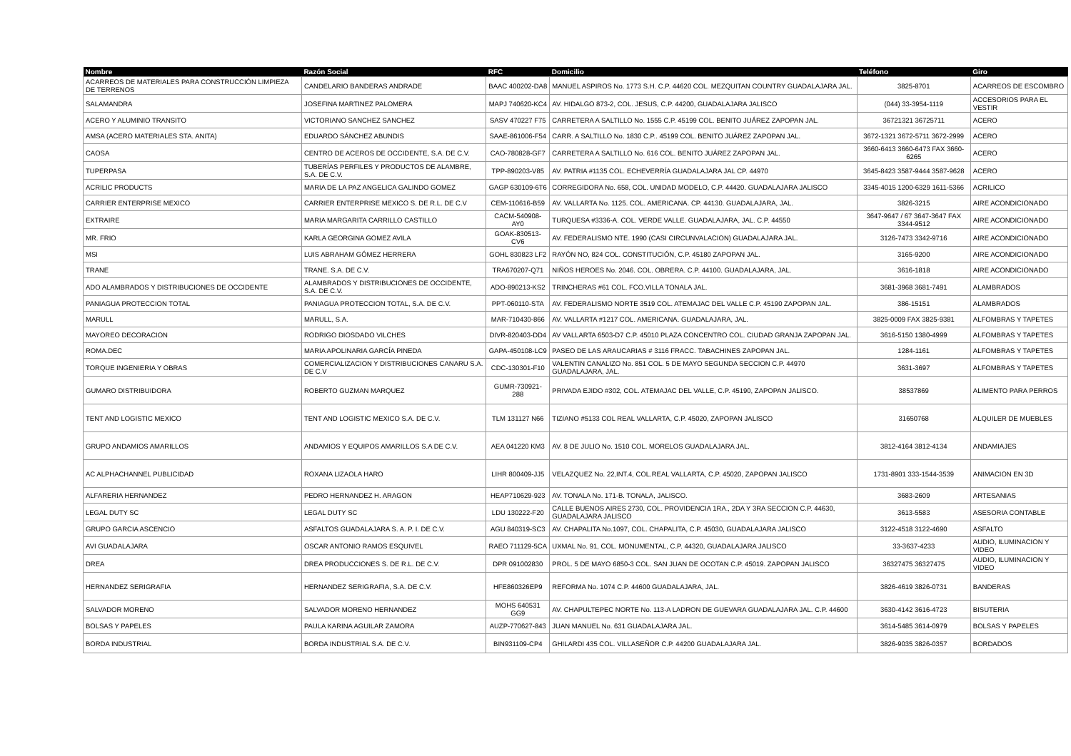| Nombre | Razón Social | RFC | Domicilio | Teléfono | Giro |
| --- | --- | --- | --- | --- | --- |
| ACARREOS DE MATERIALES PARA CONSTRUCCIÓN LIMPIEZA DE TERRENOS | CANDELARIO BANDERAS ANDRADE | BAAC 400202-DA8 | MANUEL ASPIROS No. 1773 S.H. C.P. 44620 COL. MEZQUITAN COUNTRY GUADALAJARA JAL. | 3825-8701 | ACARREOS DE ESCOMBRO |
| SALAMANDRA | JOSEFINA MARTINEZ PALOMERA | MAPJ 740620-KC4 | AV. HIDALGO 873-2, COL. JESUS, C.P. 44200, GUADALAJARA JALISCO | (044) 33-3954-1119 | ACCESORIOS PARA EL VESTIR |
| ACERO Y ALUMINIO TRANSITO | VICTORIANO SANCHEZ SANCHEZ | SASV 470227 F75 | CARRETERA A SALTILLO No. 1555 C.P. 45199 COL. BENITO JUÁREZ ZAPOPAN JAL. | 36721321 36725711 | ACERO |
| AMSA (ACERO MATERIALES STA. ANITA) | EDUARDO SÁNCHEZ ABUNDIS | SAAE-861006-F54 | CARR. A SALTILLO No. 1830 C.P.. 45199 COL. BENITO JUÁREZ ZAPOPAN JAL. | 3672-1321 3672-5711 3672-2999 | ACERO |
| CAOSA | CENTRO DE ACEROS DE OCCIDENTE, S.A. DE C.V. | CAO-780828-GF7 | CARRETERA A SALTILLO No. 616 COL. BENITO JUÁREZ ZAPOPAN JAL. | 3660-6413 3660-6473 FAX 3660-6265 | ACERO |
| TUPERPASA | TUBERÍAS PERFILES Y PRODUCTOS DE ALAMBRE, S.A. DE C.V. | TPP-890203-V85 | AV. PATRIA #1135 COL. ECHEVERRÍA GUADALAJARA JAL CP. 44970 | 3645-8423 3587-9444 3587-9628 | ACERO |
| ACRILIC PRODUCTS | MARIA DE LA PAZ ANGELICA GALINDO GOMEZ | GAGP 630109-6T6 | CORREGIDORA No. 658, COL. UNIDAD MODELO, C.P. 44420. GUADALAJARA JALISCO | 3345-4015 1200-6329 1611-5366 | ACRILICO |
| CARRIER ENTERPRISE MEXICO | CARRIER ENTERPRISE MEXICO S. DE R.L. DE C.V | CEM-110616-B59 | AV. VALLARTA No. 1125. COL. AMERICANA. CP. 44130. GUADALAJARA, JAL. | 3826-3215 | AIRE ACONDICIONADO |
| EXTRAIRE | MARIA MARGARITA CARRILLO CASTILLO | CACM-540908-AY0 | TURQUESA #3336-A. COL. VERDE VALLE. GUADALAJARA, JAL. C.P. 44550 | 3647-9647 / 67 3647-3647 FAX 3344-9512 | AIRE ACONDICIONADO |
| MR. FRIO | KARLA GEORGINA GOMEZ AVILA | GOAK-830513-CV6 | AV. FEDERALISMO NTE. 1990 (CASI CIRCUNVALACION) GUADALAJARA JAL. | 3126-7473 3342-9716 | AIRE ACONDICIONADO |
| MSI | LUIS ABRAHAM GÓMEZ HERRERA | GOHL 830823 LF2 | RAYÓN NO, 824 COL. CONSTITUCIÓN, C.P. 45180 ZAPOPAN JAL. | 3165-9200 | AIRE ACONDICIONADO |
| TRANE | TRANE. S.A. DE C.V. | TRA670207-Q71 | NIÑOS HEROES No. 2046. COL. OBRERA. C.P. 44100. GUADALAJARA, JAL. | 3616-1818 | AIRE ACONDICIONADO |
| ADO ALAMBRADOS Y DISTRIBUCIONES DE OCCIDENTE | ALAMBRADOS Y DISTRIBUCIONES DE OCCIDENTE, S.A. DE C.V. | ADO-890213-KS2 | TRINCHERAS #61 COL. FCO.VILLA TONALA JAL. | 3681-3968 3681-7491 | ALAMBRADOS |
| PANIAGUA PROTECCION TOTAL | PANIAGUA PROTECCION TOTAL, S.A. DE C.V. | PPT-060110-STA | AV. FEDERALISMO NORTE 3519 COL. ATEMAJAC DEL VALLE C.P. 45190 ZAPOPAN JAL. | 386-15151 | ALAMBRADOS |
| MARULL | MARULL, S.A. | MAR-710430-866 | AV. VALLARTA #1217 COL. AMERICANA. GUADALAJARA, JAL. | 3825-0009 FAX 3825-9381 | ALFOMBRAS Y TAPETES |
| MAYOREO DECORACION | RODRIGO DIOSDADO VILCHES | DIVR-820403-DD4 | AV VALLARTA 6503-D7 C.P. 45010 PLAZA CONCENTRO COL. CIUDAD GRANJA ZAPOPAN JAL. | 3616-5150 1380-4999 | ALFOMBRAS Y TAPETES |
| ROMA.DEC | MARIA APOLINARIA GARCÍA PINEDA | GAPA-450108-LC9 | PASEO DE LAS ARAUCARIAS # 3116 FRACC. TABACHINES ZAPOPAN JAL. | 1284-1161 | ALFOMBRAS Y TAPETES |
| TORQUE INGENIERIA Y OBRAS | COMERCIALIZACION Y DISTRIBUCIONES CANARU S.A. DE C.V | CDC-130301-F10 | VALENTIN CANALIZO No. 851 COL. 5 DE MAYO SEGUNDA SECCION C.P. 44970 GUADALAJARA, JAL. | 3631-3697 | ALFOMBRAS Y TAPETES |
| GUMARO DISTRIBUIDORA | ROBERTO GUZMAN MARQUEZ | GUMR-730921-288 | PRIVADA EJIDO #302, COL. ATEMAJAC DEL VALLE, C.P. 45190, ZAPOPAN JALISCO. | 38537869 | ALIMENTO PARA PERROS |
| TENT AND LOGISTIC MEXICO | TENT AND LOGISTIC MEXICO S.A. DE C.V. | TLM 131127 N66 | TIZIANO #5133 COL REAL VALLARTA, C.P. 45020, ZAPOPAN JALISCO | 31650768 | ALQUILER DE MUEBLES |
| GRUPO ANDAMIOS AMARILLOS | ANDAMIOS Y EQUIPOS AMARILLOS S.A DE C.V. | AEA 041220 KM3 | AV. 8 DE JULIO No. 1510 COL. MORELOS GUADALAJARA JAL. | 3812-4164 3812-4134 | ANDAMIAJES |
| AC ALPHACHANNEL PUBLICIDAD | ROXANA LIZAOLA HARO | LIHR 800409-JJ5 | VELAZQUEZ No. 22,INT.4, COL.REAL VALLARTA, C.P. 45020, ZAPOPAN JALISCO | 1731-8901 333-1544-3539 | ANIMACION EN 3D |
| ALFARERIA HERNANDEZ | PEDRO HERNANDEZ H. ARAGON | HEAP710629-923 | AV. TONALA No. 171-B. TONALA, JALISCO. | 3683-2609 | ARTESANIAS |
| LEGAL DUTY SC | LEGAL DUTY SC | LDU 130222-F20 | CALLE BUENOS AIRES 2730, COL. PROVIDENCIA 1RA., 2DA Y 3RA SECCION C.P. 44630, GUADALAJARA JALISCO | 3613-5583 | ASESORIA CONTABLE |
| GRUPO GARCIA ASCENCIO | ASFALTOS GUADALAJARA S. A. P. I. DE C.V. | AGU 840319-SC3 | AV. CHAPALITA No.1097, COL. CHAPALITA, C.P. 45030, GUADALAJARA JALISCO | 3122-4518 3122-4690 | ASFALTO |
| AVI GUADALAJARA | OSCAR ANTONIO RAMOS ESQUIVEL | RAEO 711129-5CA | UXMAL No. 91, COL. MONUMENTAL, C.P. 44320, GUADALAJARA JALISCO | 33-3637-4233 | AUDIO, ILUMINACION Y VIDEO |
| DREA | DREA PRODUCCIONES S. DE R.L. DE C.V. | DPR 091002830 | PROL. 5 DE MAYO 6850-3 COL. SAN JUAN DE OCOTAN C.P. 45019. ZAPOPAN JALISCO | 36327475 36327475 | AUDIO, ILUMINACION Y VIDEO |
| HERNANDEZ SERIGRAFIA | HERNANDEZ SERIGRAFIA, S.A. DE C.V. | HFE860326EP9 | REFORMA No. 1074 C.P. 44600 GUADALAJARA, JAL. | 3826-4619 3826-0731 | BANDERAS |
| SALVADOR MORENO | SALVADOR MORENO HERNANDEZ | MOHS 640531 GG9 | AV. CHAPULTEPEC NORTE No. 113-A LADRON DE GUEVARA GUADALAJARA JAL. C.P. 44600 | 3630-4142 3616-4723 | BISUTERIA |
| BOLSAS Y PAPELES | PAULA KARINA AGUILAR ZAMORA | AUZP-770627-843 | JUAN MANUEL No. 631 GUADALAJARA JAL. | 3614-5485 3614-0979 | BOLSAS Y PAPELES |
| BORDA INDUSTRIAL | BORDA INDUSTRIAL S.A. DE C.V. | BIN931109-CP4 | GHILARDI 435 COL. VILLASEÑOR C.P. 44200 GUADALAJARA JAL. | 3826-9035 3826-0357 | BORDADOS |